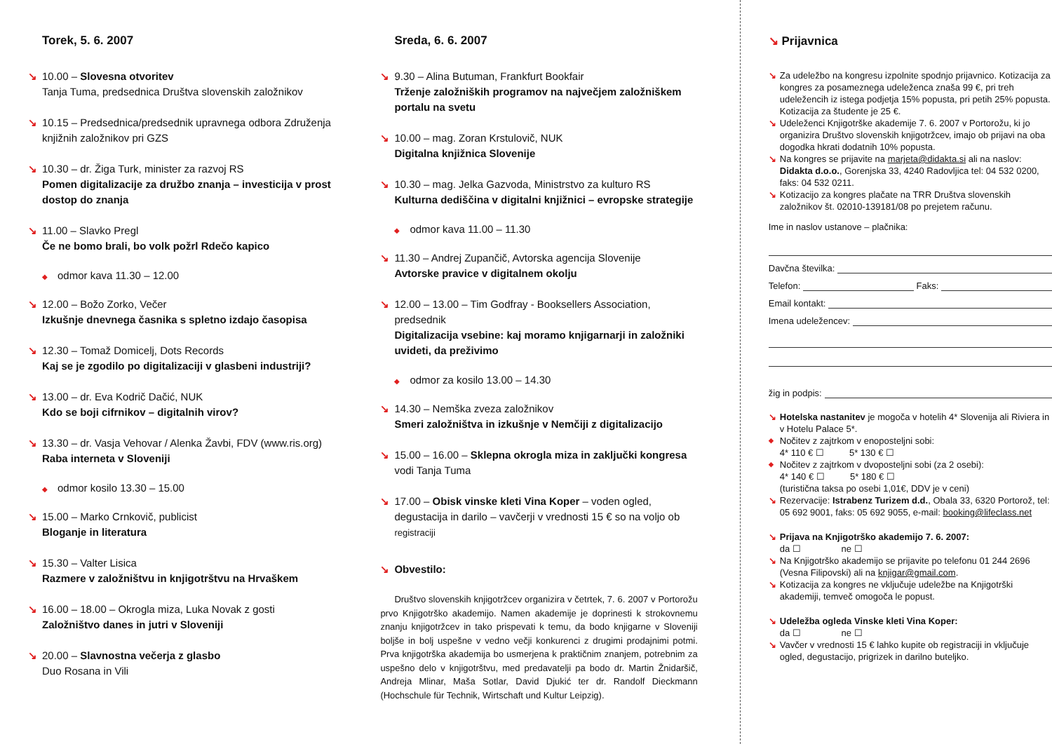Torek, 5. 6. 2007
↘ 10.00 – Slovesna otvoritev
Tanja Tuma, predsednica Društva slovenskih založnikov
↘ 10.15 – Predsednica/predsednik upravnega odbora Združenja knjižnih založnikov pri GZS
↘ 10.30 – dr. Žiga Turk, minister za razvoj RS
Pomen digitalizacije za družbo znanja – investicija v prost dostop do znanja
↘ 11.00 – Slavko Pregl
Če ne bomo brali, bo volk požrl Rdečo kapico
◆ odmor kava 11.30 – 12.00
↘ 12.00 – Božo Zorko, Večer
Izkušnje dnevnega časnika s spletno izdajo časopisa
↘ 12.30 – Tomaž Domicelj, Dots Records
Kaj se je zgodilo po digitalizaciji v glasbeni industriji?
↘ 13.00 – dr. Eva Kodrič Dačić, NUK
Kdo se boji cifrnikov – digitalnih virov?
↘ 13.30 – dr. Vasja Vehovar / Alenka Žavbi, FDV (www.ris.org)
Raba interneta v Sloveniji
◆ odmor kosilo 13.30 – 15.00
↘ 15.00 – Marko Crnkovič, publicist
Bloganje in literatura
↘ 15.30 – Valter Lisica
Razmere v založništvu in knjigotrštvu na Hrvaškem
↘ 16.00 – 18.00 – Okrogla miza, Luka Novak z gosti
Založništvo danes in jutri v Sloveniji
↘ 20.00 – Slavnostna večerja z glasbo
Duo Rosana in Vili
Sreda, 6. 6. 2007
↘ 9.30 – Alina Butuman, Frankfurt Bookfair
Trženje založniških programov na največjem založniškem portalu na svetu
↘ 10.00 – mag. Zoran Krstulovič, NUK
Digitalna knjižnica Slovenije
↘ 10.30 – mag. Jelka Gazvoda, Ministrstvo za kulturo RS
Kulturna dediščina v digitalni knjižnici – evropske strategije
◆ odmor kava 11.00 – 11.30
↘ 11.30 – Andrej Zupančič, Avtorska agencija Slovenije
Avtorske pravice v digitalnem okolju
↘ 12.00 – 13.00 – Tim Godfray - Booksellers Association, predsednik
Digitalizacija vsebine: kaj moramo knjigarnarji in založniki uvideti, da preživimo
◆ odmor za kosilo 13.00 – 14.30
↘ 14.30 – Nemška zveza založnikov
Smeri založništva in izkušnje v Nemčiji z digitalizacijo
↘ 15.00 – 16.00 – Sklepna okrogla miza in zaključki kongresa
vodi Tanja Tuma
↘ 17.00 – Obisk vinske kleti Vina Koper – voden ogled, degustacija in darilo – vavčerji v vrednosti 15 € so na voljo ob registraciji
↘ Obvestilo:
Društvo slovenskih knjigotržcev organizira v četrtek, 7. 6. 2007 v Portorožu prvo Knjigotrško akademijo. Namen akademije je doprinesti k strokovnemu znanju knjigotržcev in tako prispevati k temu, da bodo knjigarne v Sloveniji boljše in bolj uspešne v vedno večji konkurenci z drugimi prodajnimi potmi. Prva knjigotrška akademija bo usmerjena k praktičnim znanjem, potrebnim za uspešno delo v knjigotrštvu, med predavatelji pa bodo dr. Martin Žnidaršič, Andreja Mlinar, Maša Sotlar, David Djukić ter dr. Randolf Dieckmann (Hochschule für Technik, Wirtschaft und Kultur Leipzig).
↘ Prijavnica
↘ Za udeležbo na kongresu izpolnite spodnjo prijavnico. Kotizacija za kongres za posameznega udeleženca znaša 99 €, pri treh udeležencih iz istega podjetja 15% popusta, pri petih 25% popusta. Kotizacija za študente je 25 €.
↘ Udeleženci Knjigotrške akademije 7. 6. 2007 v Portorožu, ki jo organizira Društvo slovenskih knjigotržcev, imajo ob prijavi na oba dogodka hkrati dodatnih 10% popusta.
↘ Na kongres se prijavite na marjeta@didakta.si ali na naslov: Didakta d.o.o., Gorenjska 33, 4240 Radovljica tel: 04 532 0200, faks: 04 532 0211.
↘ Kotizacijo za kongres plačate na TRR Društva slovenskih založnikov št. 02010-139181/08 po prejetem računu.
Ime in naslov ustanove – plačnika:
Davčna številka:
Telefon: Faks:
Email kontakt:
Imena udeležencev:
žig in podpis:
↘ Hotelska nastanitev je mogoča v hotelih 4* Slovenija ali Riviera in v Hotelu Palace 5*.
◆ Nočitev z zajtrkom v enoposteljni sobi:
4* 110 € ☐ 5* 130 € ☐
◆ Nočitev z zajtrkom v dvoposteljni sobi (za 2 osebi):
4* 140 € ☐ 5* 180 € ☐
(turistična taksa po osebi 1,01€, DDV je v ceni)
↘ Rezervacije: Istrabenz Turizem d.d., Obala 33, 6320 Portorož, tel: 05 692 9001, faks: 05 692 9055, e-mail: booking@lifeclass.net
↘ Prijava na Knjigotrško akademijo 7. 6. 2007:
da ☐ ne ☐
↘ Na Knjigotrško akademijo se prijavite po telefonu 01 244 2696 (Vesna Filipovski) ali na knjigar@gmail.com.
↘ Kotizacija za kongres ne vključuje udeležbe na Knjigotrški akademiji, temveč omogoča le popust.
↘ Udeležba ogleda Vinske kleti Vina Koper:
da ☐ ne ☐
↘ Vavčer v vrednosti 15 € lahko kupite ob registraciji in vključuje ogled, degustacijo, prigrizek in darilno buteljko.